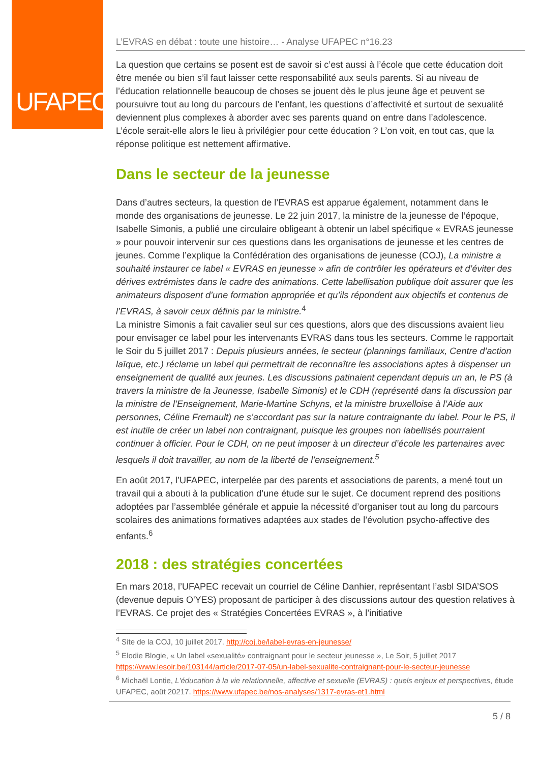UFAPEC
L’EVRAS en débat : toute une histoire… - Analyse UFAPEC n°16.23
La question que certains se posent est de savoir si c’est aussi à l’école que cette éducation doit être menée ou bien s’il faut laisser cette responsabilité aux seuls parents. Si au niveau de l’éducation relationnelle beaucoup de choses se jouent dès le plus jeune âge et peuvent se poursuivre tout au long du parcours de l’enfant, les questions d’affectivité et surtout de sexualité deviennent plus complexes à aborder avec ses parents quand on entre dans l’adolescence. L’école serait-elle alors le lieu à privilégier pour cette éducation ? L’on voit, en tout cas, que la réponse politique est nettement affirmative.
Dans le secteur de la jeunesse
Dans d’autres secteurs, la question de l’EVRAS est apparue également, notamment dans le monde des organisations de jeunesse. Le 22 juin 2017, la ministre de la jeunesse de l’époque, Isabelle Simonis, a publié une circulaire obligeant à obtenir un label spécifique « EVRAS jeunesse » pour pouvoir intervenir sur ces questions dans les organisations de jeunesse et les centres de jeunes. Comme l’explique la Confédération des organisations de jeunesse (COJ), La ministre a souhaité instaurer ce label « EVRAS en jeunesse » afin de contrôler les opérateurs et d’éviter des dérives extrémistes dans le cadre des animations. Cette labellisation publique doit assurer que les animateurs disposent d’une formation appropriée et qu’ils répondent aux objectifs et contenus de l’EVRAS, à savoir ceux définis par la ministre.<sup>4</sup>
La ministre Simonis a fait cavalier seul sur ces questions, alors que des discussions avaient lieu pour envisager ce label pour les intervenants EVRAS dans tous les secteurs. Comme le rapportait le Soir du 5 juillet 2017 : Depuis plusieurs années, le secteur (plannings familiaux, Centre d’action laïque, etc.) réclame un label qui permettrait de reconnaître les associations aptes à dispenser un enseignement de qualité aux jeunes. Les discussions patinaient cependant depuis un an, le PS (à travers la ministre de la Jeunesse, Isabelle Simonis) et le CDH (représenté dans la discussion par la ministre de l’Enseignement, Marie-Martine Schyns, et la ministre bruxelloise à l’Aide aux personnes, Céline Fremault) ne s’accordant pas sur la nature contraignante du label. Pour le PS, il est inutile de créer un label non contraignant, puisque les groupes non labellisés pourraient continuer à officier. Pour le CDH, on ne peut imposer à un directeur d’école les partenaires avec lesquels il doit travailler, au nom de la liberté de l’enseignement.<sup>5</sup>
En août 2017, l’UFAPEC, interpelée par des parents et associations de parents, a mené tout un travail qui a abouti à la publication d’une étude sur le sujet. Ce document reprend des positions adoptées par l’assemblée générale et appuie la nécessité d’organiser tout au long du parcours scolaires des animations formatives adaptées aux stades de l’évolution psycho-affective des enfants.<sup>6</sup>
2018 : des stratégies concertées
En mars 2018, l’UFAPEC recevait un courriel de Céline Danhier, représentant l’asbl SIDA’SOS (devenue depuis O'YES) proposant de participer à des discussions autour des question relatives à l’EVRAS. Ce projet des « Stratégies Concertées EVRAS », à l’initiative
<sup>4</sup> Site de la COJ, 10 juillet 2017. http://coj.be/label-evras-en-jeunesse/
<sup>5</sup> Elodie Blogie, « Un label «sexualité» contraignant pour le secteur jeunesse », Le Soir, 5 juillet 2017 https://www.lesoir.be/103144/article/2017-07-05/un-label-sexualite-contraignant-pour-le-secteur-jeunesse
<sup>6</sup> Michaël Lontie, L'éducation à la vie relationnelle, affective et sexuelle (EVRAS) : quels enjeux et perspectives, étude UFAPEC, août 20217. https://www.ufapec.be/nos-analyses/1317-evras-et1.html
5 / 8